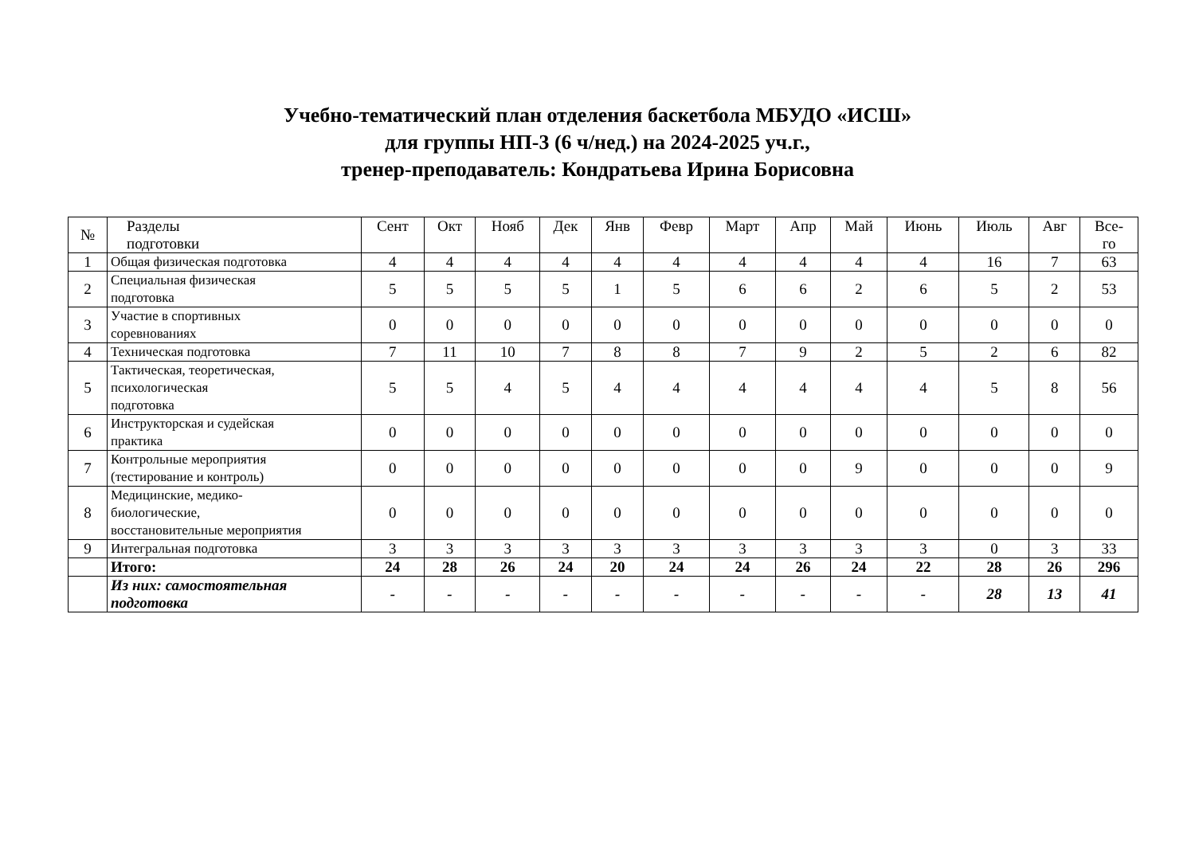Учебно-тематический план отделения баскетбола МБУДО «ИСШ»
для группы НП-3 (6 ч/нед.) на 2024-2025 уч.г.,
тренер-преподаватель: Кондратьева Ирина Борисовна
| № | Разделы подготовки | Сент | Окт | Нояб | Дек | Янв | Февр | Март | Апр | Май | Июнь | Июль | Авг | Все- го |
| --- | --- | --- | --- | --- | --- | --- | --- | --- | --- | --- | --- | --- | --- | --- |
| 1 | Общая физическая подготовка | 4 | 4 | 4 | 4 | 4 | 4 | 4 | 4 | 4 | 4 | 16 | 7 | 63 |
| 2 | Специальная физическая подготовка | 5 | 5 | 5 | 5 | 1 | 5 | 6 | 6 | 2 | 6 | 5 | 2 | 53 |
| 3 | Участие в спортивных соревнованиях | 0 | 0 | 0 | 0 | 0 | 0 | 0 | 0 | 0 | 0 | 0 | 0 | 0 |
| 4 | Техническая подготовка | 7 | 11 | 10 | 7 | 8 | 8 | 7 | 9 | 2 | 5 | 2 | 6 | 82 |
| 5 | Тактическая, теоретическая, психологическая подготовка | 5 | 5 | 4 | 5 | 4 | 4 | 4 | 4 | 4 | 4 | 5 | 8 | 56 |
| 6 | Инструкторская и судейская практика | 0 | 0 | 0 | 0 | 0 | 0 | 0 | 0 | 0 | 0 | 0 | 0 | 0 |
| 7 | Контрольные мероприятия (тестирование и контроль) | 0 | 0 | 0 | 0 | 0 | 0 | 0 | 0 | 9 | 0 | 0 | 0 | 9 |
| 8 | Медицинские, медико- биологические, восстановительные мероприятия | 0 | 0 | 0 | 0 | 0 | 0 | 0 | 0 | 0 | 0 | 0 | 0 | 0 |
| 9 | Интегральная подготовка | 3 | 3 | 3 | 3 | 3 | 3 | 3 | 3 | 3 | 3 | 0 | 3 | 33 |
| | Итого: | 24 | 28 | 26 | 24 | 20 | 24 | 24 | 26 | 24 | 22 | 28 | 26 | 296 |
| | Из них: самостоятельная подготовка | - | - | - | - | - | - | - | - | - | - | 28 | 13 | 41 |